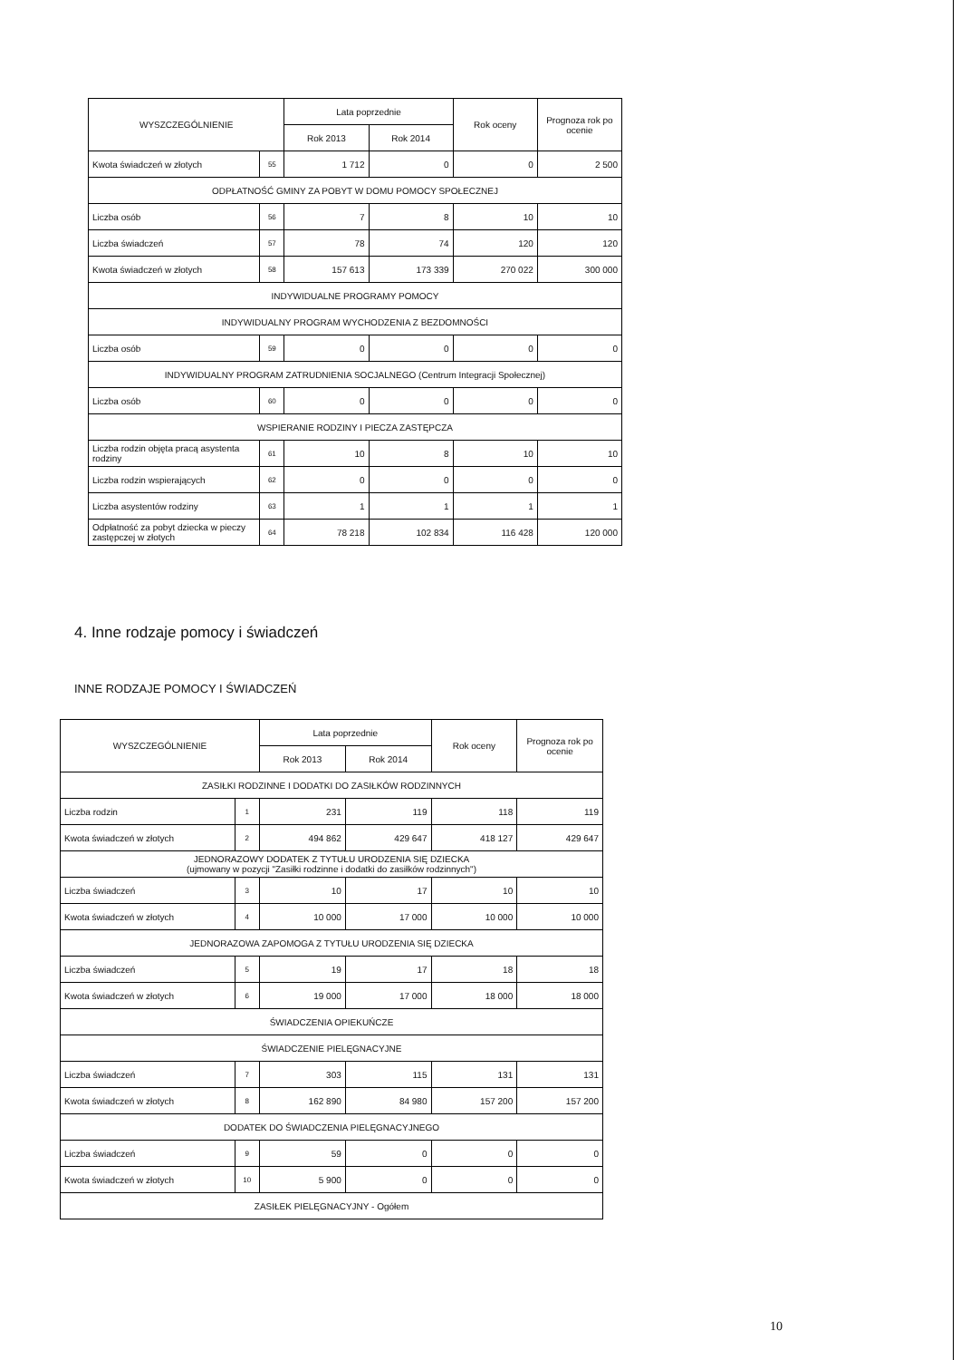| WYSZCZEGÓLNIENIE | | Lata poprzednie | | Rok oceny | Prognoza rok po ocenie |
| --- | --- | --- | --- | --- | --- |
| | | Rok 2013 | Rok 2014 | | |
| Kwota świadczeń w złotych | 55 | 1 712 | 0 | 0 | 2 500 |
| ODPŁATNOŚĆ GMINY ZA POBYT W DOMU POMOCY SPOŁECZNEJ | | | | | |
| Liczba osób | 56 | 7 | 8 | 10 | 10 |
| Liczba świadczeń | 57 | 78 | 74 | 120 | 120 |
| Kwota świadczeń w złotych | 58 | 157 613 | 173 339 | 270 022 | 300 000 |
| INDYWIDUALNE PROGRAMY POMOCY | | | | | |
| INDYWIDUALNY PROGRAM WYCHODZENIA Z BEZDOMNOŚCI | | | | | |
| Liczba osób | 59 | 0 | 0 | 0 | 0 |
| INDYWIDUALNY PROGRAM ZATRUDNIENIA SOCJALNEGO (Centrum Integracji Społecznej) | | | | | |
| Liczba osób | 60 | 0 | 0 | 0 | 0 |
| WSPIERANIE RODZINY I PIECZA ZASTĘPCZA | | | | | |
| Liczba rodzin objęta pracą asystenta rodziny | 61 | 10 | 8 | 10 | 10 |
| Liczba rodzin wspierających | 62 | 0 | 0 | 0 | 0 |
| Liczba asystentów rodziny | 63 | 1 | 1 | 1 | 1 |
| Odpłatność za pobyt dziecka w pieczy zastępczej w złotych | 64 | 78 218 | 102 834 | 116 428 | 120 000 |
4. Inne rodzaje pomocy i świadczeń
INNE RODZAJE POMOCY I ŚWIADCZEŃ
| WYSZCZEGÓLNIENIE | | Lata poprzednie | | Rok oceny | Prognoza rok po ocenie |
| --- | --- | --- | --- | --- | --- |
| | | Rok 2013 | Rok 2014 | | |
| ZASIŁKI RODZINNE I DODATKI DO ZASIŁKÓW RODZINNYCH | | | | | |
| Liczba rodzin | 1 | 231 | 119 | 118 | 119 |
| Kwota świadczeń w złotych | 2 | 494 862 | 429 647 | 418 127 | 429 647 |
| JEDNORAZOWY DODATEK Z TYTUŁU URODZENIA SIĘ DZIECKA (ujmowany w pozycji "Zasiłki rodzinne i dodatki do zasiłków rodzinnych") | | | | | |
| Liczba świadczeń | 3 | 10 | 17 | 10 | 10 |
| Kwota świadczeń w złotych | 4 | 10 000 | 17 000 | 10 000 | 10 000 |
| JEDNORAZOWA ZAPOMOGA Z TYTUŁU URODZENIA SIĘ DZIECKA | | | | | |
| Liczba świadczeń | 5 | 19 | 17 | 18 | 18 |
| Kwota świadczeń w złotych | 6 | 19 000 | 17 000 | 18 000 | 18 000 |
| ŚWIADCZENIA OPIEKUŃCZE | | | | | |
| ŚWIADCZENIE PIELĘGNACYJNE | | | | | |
| Liczba świadczeń | 7 | 303 | 115 | 131 | 131 |
| Kwota świadczeń w złotych | 8 | 162 890 | 84 980 | 157 200 | 157 200 |
| DODATEK DO ŚWIADCZENIA PIELĘGNACYJNEGO | | | | | |
| Liczba świadczeń | 9 | 59 | 0 | 0 | 0 |
| Kwota świadczeń w złotych | 10 | 5 900 | 0 | 0 | 0 |
| ZASIŁEK PIELĘGNACYJNY - Ogółem | | | | | |
10